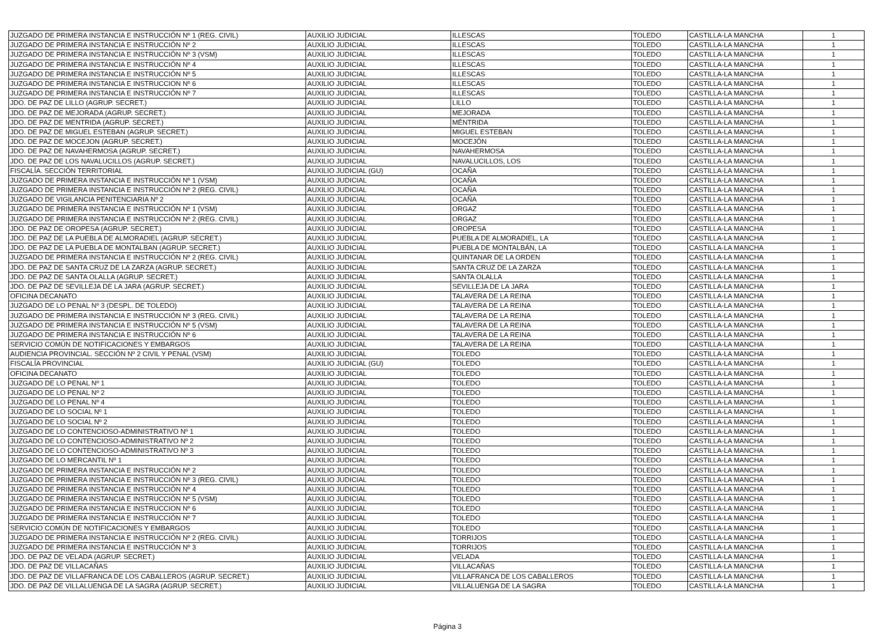| JUZGADO DE PRIMERA INSTANCIA E INSTRUCCIÓN Nº 1 (REG. CIVIL) | AUXILIO JUDICIAL | ILLESCAS | TOLEDO | CASTILLA-LA MANCHA | 1 |
| JUZGADO DE PRIMERA INSTANCIA E INSTRUCCIÓN Nº 2 | AUXILIO JUDICIAL | ILLESCAS | TOLEDO | CASTILLA-LA MANCHA | 1 |
| JUZGADO DE PRIMERA INSTANCIA E INSTRUCCIÓN Nº 3 (VSM) | AUXILIO JUDICIAL | ILLESCAS | TOLEDO | CASTILLA-LA MANCHA | 1 |
| JUZGADO DE PRIMERA INSTANCIA E INSTRUCCIÓN Nº 4 | AUXILIO JUDICIAL | ILLESCAS | TOLEDO | CASTILLA-LA MANCHA | 1 |
| JUZGADO DE PRIMERA INSTANCIA E INSTRUCCIÓN Nº 5 | AUXILIO JUDICIAL | ILLESCAS | TOLEDO | CASTILLA-LA MANCHA | 1 |
| JUZGADO DE PRIMERA INSTANCIA E INSTRUCCION Nº 6 | AUXILIO JUDICIAL | ILLESCAS | TOLEDO | CASTILLA-LA MANCHA | 1 |
| JUZGADO DE PRIMERA INSTANCIA E INSTRUCCIÓN Nº 7 | AUXILIO JUDICIAL | ILLESCAS | TOLEDO | CASTILLA-LA MANCHA | 1 |
| JDO. DE PAZ DE LILLO (AGRUP. SECRET.) | AUXILIO JUDICIAL | LILLO | TOLEDO | CASTILLA-LA MANCHA | 1 |
| JDO. DE PAZ DE MEJORADA (AGRUP. SECRET.) | AUXILIO JUDICIAL | MEJORADA | TOLEDO | CASTILLA-LA MANCHA | 1 |
| JDO. DE PAZ DE MENTRIDA (AGRUP. SECRET.) | AUXILIO JUDICIAL | MÉNTRIDA | TOLEDO | CASTILLA-LA MANCHA | 1 |
| JDO. DE PAZ DE MIGUEL ESTEBAN (AGRUP. SECRET.) | AUXILIO JUDICIAL | MIGUEL ESTEBAN | TOLEDO | CASTILLA-LA MANCHA | 1 |
| JDO. DE PAZ DE MOCEJON (AGRUP. SECRET.) | AUXILIO JUDICIAL | MOCEJÓN | TOLEDO | CASTILLA-LA MANCHA | 1 |
| JDO. DE PAZ DE NAVAHERMOSA (AGRUP. SECRET.) | AUXILIO JUDICIAL | NAVAHERMOSA | TOLEDO | CASTILLA-LA MANCHA | 1 |
| JDO. DE PAZ DE LOS NAVALUCILLOS (AGRUP. SECRET.) | AUXILIO JUDICIAL | NAVALUCILLOS, LOS | TOLEDO | CASTILLA-LA MANCHA | 1 |
| FISCALÍA. SECCIÓN TERRITORIAL | AUXILIO JUDICIAL (GU) | OCAÑA | TOLEDO | CASTILLA-LA MANCHA | 1 |
| JUZGADO DE PRIMERA INSTANCIA E INSTRUCCIÓN Nº 1 (VSM) | AUXILIO JUDICIAL | OCAÑA | TOLEDO | CASTILLA-LA MANCHA | 1 |
| JUZGADO DE PRIMERA INSTANCIA E INSTRUCCIÓN Nº 2 (REG. CIVIL) | AUXILIO JUDICIAL | OCAÑA | TOLEDO | CASTILLA-LA MANCHA | 1 |
| JUZGADO DE VIGILANCIA PENITENCIARIA Nº 2 | AUXILIO JUDICIAL | OCAÑA | TOLEDO | CASTILLA-LA MANCHA | 1 |
| JUZGADO DE PRIMERA INSTANCIA E INSTRUCCIÓN Nº 1 (VSM) | AUXILIO JUDICIAL | ORGAZ | TOLEDO | CASTILLA-LA MANCHA | 1 |
| JUZGADO DE PRIMERA INSTANCIA E INSTRUCCIÓN Nº 2 (REG. CIVIL) | AUXILIO JUDICIAL | ORGAZ | TOLEDO | CASTILLA-LA MANCHA | 1 |
| JDO. DE PAZ DE OROPESA (AGRUP. SECRET.) | AUXILIO JUDICIAL | OROPESA | TOLEDO | CASTILLA-LA MANCHA | 1 |
| JDO. DE PAZ DE LA PUEBLA DE ALMORADIEL (AGRUP. SECRET.) | AUXILIO JUDICIAL | PUEBLA DE ALMORADIEL, LA | TOLEDO | CASTILLA-LA MANCHA | 1 |
| JDO. DE PAZ DE LA PUEBLA DE MONTALBAN (AGRUP. SECRET.) | AUXILIO JUDICIAL | PUEBLA DE MONTALBÁN, LA | TOLEDO | CASTILLA-LA MANCHA | 1 |
| JUZGADO DE PRIMERA INSTANCIA E INSTRUCCIÓN Nº 2 (REG. CIVIL) | AUXILIO JUDICIAL | QUINTANAR DE LA ORDEN | TOLEDO | CASTILLA-LA MANCHA | 1 |
| JDO. DE PAZ DE SANTA CRUZ DE LA ZARZA (AGRUP. SECRET.) | AUXILIO JUDICIAL | SANTA CRUZ DE LA ZARZA | TOLEDO | CASTILLA-LA MANCHA | 1 |
| JDO. DE PAZ DE SANTA OLALLA (AGRUP. SECRET.) | AUXILIO JUDICIAL | SANTA OLALLA | TOLEDO | CASTILLA-LA MANCHA | 1 |
| JDO. DE PAZ DE SEVILLEJA DE LA JARA (AGRUP. SECRET.) | AUXILIO JUDICIAL | SEVILLEJA DE LA JARA | TOLEDO | CASTILLA-LA MANCHA | 1 |
| OFICINA DECANATO | AUXILIO JUDICIAL | TALAVERA DE LA REINA | TOLEDO | CASTILLA-LA MANCHA | 1 |
| JUZGADO DE LO PENAL Nº 3 (DESPL. DE TOLEDO) | AUXILIO JUDICIAL | TALAVERA DE LA REINA | TOLEDO | CASTILLA-LA MANCHA | 1 |
| JUZGADO DE PRIMERA INSTANCIA E INSTRUCCIÓN Nº 3 (REG. CIVIL) | AUXILIO JUDICIAL | TALAVERA DE LA REINA | TOLEDO | CASTILLA-LA MANCHA | 1 |
| JUZGADO DE PRIMERA INSTANCIA E INSTRUCCIÓN Nº 5 (VSM) | AUXILIO JUDICIAL | TALAVERA DE LA REINA | TOLEDO | CASTILLA-LA MANCHA | 1 |
| JUZGADO DE PRIMERA INSTANCIA E INSTRUCCIÓN Nº 6 | AUXILIO JUDICIAL | TALAVERA DE LA REINA | TOLEDO | CASTILLA-LA MANCHA | 1 |
| SERVICIO COMÚN DE NOTIFICACIONES Y EMBARGOS | AUXILIO JUDICIAL | TALAVERA DE LA REINA | TOLEDO | CASTILLA-LA MANCHA | 1 |
| AUDIENCIA PROVINCIAL. SECCIÓN Nº 2 CIVIL Y PENAL (VSM) | AUXILIO JUDICIAL | TOLEDO | TOLEDO | CASTILLA-LA MANCHA | 1 |
| FISCALÍA PROVINCIAL | AUXILIO JUDICIAL (GU) | TOLEDO | TOLEDO | CASTILLA-LA MANCHA | 1 |
| OFICINA DECANATO | AUXILIO JUDICIAL | TOLEDO | TOLEDO | CASTILLA-LA MANCHA | 1 |
| JUZGADO DE LO PENAL Nº 1 | AUXILIO JUDICIAL | TOLEDO | TOLEDO | CASTILLA-LA MANCHA | 1 |
| JUZGADO DE LO PENAL Nº 2 | AUXILIO JUDICIAL | TOLEDO | TOLEDO | CASTILLA-LA MANCHA | 1 |
| JUZGADO DE LO PENAL Nº 4 | AUXILIO JUDICIAL | TOLEDO | TOLEDO | CASTILLA-LA MANCHA | 1 |
| JUZGADO DE LO SOCIAL Nº 1 | AUXILIO JUDICIAL | TOLEDO | TOLEDO | CASTILLA-LA MANCHA | 1 |
| JUZGADO DE LO SOCIAL Nº 2 | AUXILIO JUDICIAL | TOLEDO | TOLEDO | CASTILLA-LA MANCHA | 1 |
| JUZGADO DE LO CONTENCIOSO-ADMINISTRATIVO Nº 1 | AUXILIO JUDICIAL | TOLEDO | TOLEDO | CASTILLA-LA MANCHA | 1 |
| JUZGADO DE LO CONTENCIOSO-ADMINISTRATIVO Nº 2 | AUXILIO JUDICIAL | TOLEDO | TOLEDO | CASTILLA-LA MANCHA | 1 |
| JUZGADO DE LO CONTENCIOSO-ADMINISTRATIVO Nº 3 | AUXILIO JUDICIAL | TOLEDO | TOLEDO | CASTILLA-LA MANCHA | 1 |
| JUZGADO DE LO MERCANTIL Nº 1 | AUXILIO JUDICIAL | TOLEDO | TOLEDO | CASTILLA-LA MANCHA | 1 |
| JUZGADO DE PRIMERA INSTANCIA E INSTRUCCIÓN Nº 2 | AUXILIO JUDICIAL | TOLEDO | TOLEDO | CASTILLA-LA MANCHA | 1 |
| JUZGADO DE PRIMERA INSTANCIA E INSTRUCCIÓN Nº 3 (REG. CIVIL) | AUXILIO JUDICIAL | TOLEDO | TOLEDO | CASTILLA-LA MANCHA | 1 |
| JUZGADO DE PRIMERA INSTANCIA E INSTRUCCIÓN Nº 4 | AUXILIO JUDICIAL | TOLEDO | TOLEDO | CASTILLA-LA MANCHA | 1 |
| JUZGADO DE PRIMERA INSTANCIA E INSTRUCCIÓN Nº 5 (VSM) | AUXILIO JUDICIAL | TOLEDO | TOLEDO | CASTILLA-LA MANCHA | 1 |
| JUZGADO DE PRIMERA INSTANCIA E INSTRUCCION Nº 6 | AUXILIO JUDICIAL | TOLEDO | TOLEDO | CASTILLA-LA MANCHA | 1 |
| JUZGADO DE PRIMERA INSTANCIA E INSTRUCCIÓN Nº 7 | AUXILIO JUDICIAL | TOLEDO | TOLEDO | CASTILLA-LA MANCHA | 1 |
| SERVICIO COMÚN DE NOTIFICACIONES Y EMBARGOS | AUXILIO JUDICIAL | TOLEDO | TOLEDO | CASTILLA-LA MANCHA | 1 |
| JUZGADO DE PRIMERA INSTANCIA E INSTRUCCIÓN Nº 2 (REG. CIVIL) | AUXILIO JUDICIAL | TORRIJOS | TOLEDO | CASTILLA-LA MANCHA | 1 |
| JUZGADO DE PRIMERA INSTANCIA E INSTRUCCIÓN Nº 3 | AUXILIO JUDICIAL | TORRIJOS | TOLEDO | CASTILLA-LA MANCHA | 1 |
| JDO. DE PAZ DE VELADA (AGRUP. SECRET.) | AUXILIO JUDICIAL | VELADA | TOLEDO | CASTILLA-LA MANCHA | 1 |
| JDO. DE PAZ DE VILLACAÑAS | AUXILIO JUDICIAL | VILLACAÑAS | TOLEDO | CASTILLA-LA MANCHA | 1 |
| JDO. DE PAZ DE VILLAFRANCA DE LOS CABALLEROS (AGRUP. SECRET.) | AUXILIO JUDICIAL | VILLAFRANCA DE LOS CABALLEROS | TOLEDO | CASTILLA-LA MANCHA | 1 |
| JDO. DE PAZ DE VILLALUENGA DE LA SAGRA (AGRUP. SECRET.) | AUXILIO JUDICIAL | VILLALUENGA DE LA SAGRA | TOLEDO | CASTILLA-LA MANCHA | 1 |
Página 3